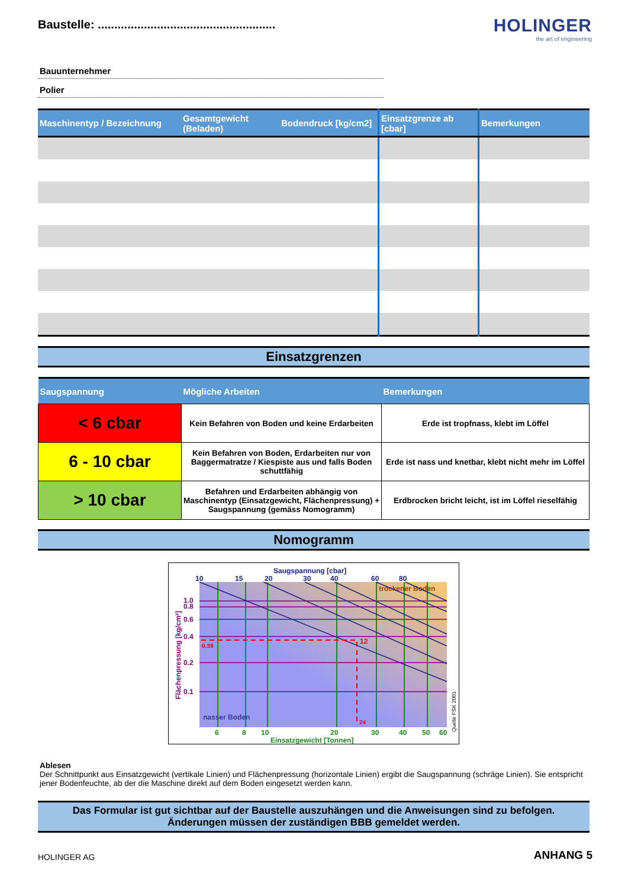Baustelle: ......................................................
HOLINGER
the art of engineering
Bauunternehmer
Polier
| Maschinentyp / Bezeichnung | Gesamtgewicht (Beladen) | Bodendruck [kg/cm2] | Einsatzgrenze ab [cbar] | Bemerkungen |
| --- | --- | --- | --- | --- |
Einsatzgrenzen
| Saugspannung | Mögliche Arbeiten | Bemerkungen |
| --- | --- | --- |
| < 6 cbar | Kein Befahren von Boden und keine Erdarbeiten | Erde ist tropfnass, klebt im Löffel |
| 6 - 10 cbar | Kein Befahren von Boden, Erdarbeiten nur von Baggermatratze / Kiespiste aus und falls Boden schuttfähig | Erde ist nass und knetbar, klebt nicht mehr im Löffel |
| > 10 cbar | Befahren und Erdarbeiten abhängig von Maschinentyp (Einsatzgewicht, Flächenpressung) + Saugspannung (gemäss Nomogramm) | Erdbrocken bricht leicht, ist im Löffel rieselfähig |
Nomogramm
Saugspannung [cbar]
10
15
20
30
40
60
80
trockener Boden
0.39
12
24
1.0
0.8
0.6
0.4
0.2
0.1
Flächenpressung [kg/cm²]
nasser Boden
6
8
10
20
30
40
50
60
Einsatzgewicht [Tonnen]
Quelle FSK 2001
Ablesen
Der Schnittpunkt aus Einsatzgewicht (vertikale Linien) und Flächenpressung (horizontale Linien) ergibt die Saugspannung (schräge Linien). Sie entspricht jener Bodenfeuchte, ab der die Maschine direkt auf dem Boden eingesetzt werden kann.
Das Formular ist gut sichtbar auf der Baustelle auszuhängen und die Anweisungen sind zu befolgen.
Änderungen müssen der zuständigen BBB gemeldet werden.
HOLINGER AG ANHANG 5